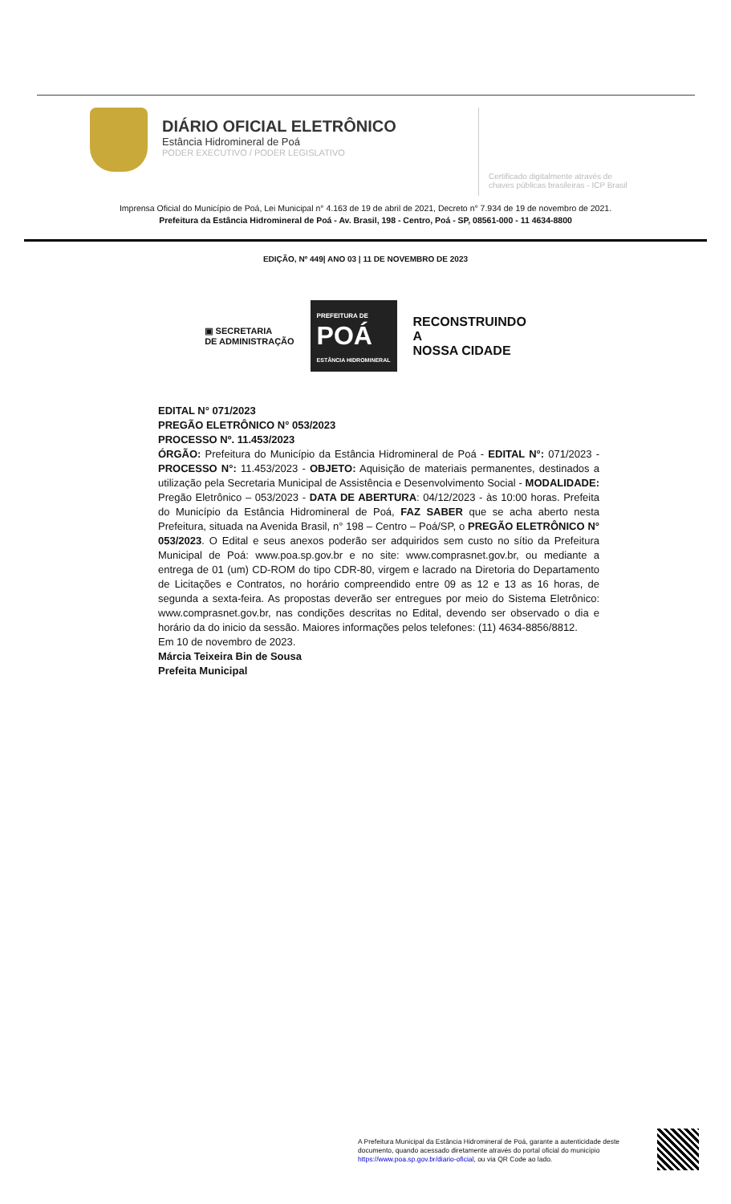DIÁRIO OFICIAL ELETRÔNICO
Estância Hidromineral de Poá
PODER EXECUTIVO / PODER LEGISLATIVO
Certificado digitalmente através de
chaves públicas brasileiras - ICP Brasil
Imprensa Oficial do Município de Poá, Lei Municipal n° 4.163 de 19 de abril de 2021, Decreto n° 7.934 de 19 de novembro de 2021.
Prefeitura da Estância Hidromineral de Poá - Av. Brasil, 198 - Centro, Poá - SP, 08561-000 - 11 4634-8800
EDIÇÃO, Nº 449| ANO 03 | 11 DE NOVEMBRO DE 2023
▣ SECRETARIA
DE ADMINISTRAÇÃO
PREFEITURA DE
POÁ
ESTÂNCIA HIDROMINERAL
RECONSTRUINDO
A
NOSSA CIDADE
EDITAL N° 071/2023
PREGÃO ELETRÔNICO N° 053/2023
PROCESSO Nº. 11.453/2023
ÓRGÃO: Prefeitura do Município da Estância Hidromineral de Poá - EDITAL N°: 071/2023 - PROCESSO N°: 11.453/2023 - OBJETO: Aquisição de materiais permanentes, destinados a utilização pela Secretaria Municipal de Assistência e Desenvolvimento Social - MODALIDADE: Pregão Eletrônico – 053/2023 - DATA DE ABERTURA: 04/12/2023 - às 10:00 horas. Prefeita do Município da Estância Hidromineral de Poá, FAZ SABER que se acha aberto nesta Prefeitura, situada na Avenida Brasil, n° 198 – Centro – Poá/SP, o PREGÃO ELETRÔNICO N° 053/2023. O Edital e seus anexos poderão ser adquiridos sem custo no sítio da Prefeitura Municipal de Poá: www.poa.sp.gov.br e no site: www.comprasnet.gov.br, ou mediante a entrega de 01 (um) CD-ROM do tipo CDR-80, virgem e lacrado na Diretoria do Departamento de Licitações e Contratos, no horário compreendido entre 09 as 12 e 13 as 16 horas, de segunda a sexta-feira. As propostas deverão ser entregues por meio do Sistema Eletrônico: www.comprasnet.gov.br, nas condições descritas no Edital, devendo ser observado o dia e horário da do inicio da sessão. Maiores informações pelos telefones: (11) 4634-8856/8812.
Em 10 de novembro de 2023.
Márcia Teixeira Bin de Sousa
Prefeita Municipal
A Prefeitura Municipal da Estância Hidromineral de Poá, garante a autenticidade deste documento, quando acessado diretamente através do portal oficial do município https://www.poa.sp.gov.br/diario-oficial, ou via QR Code ao lado.